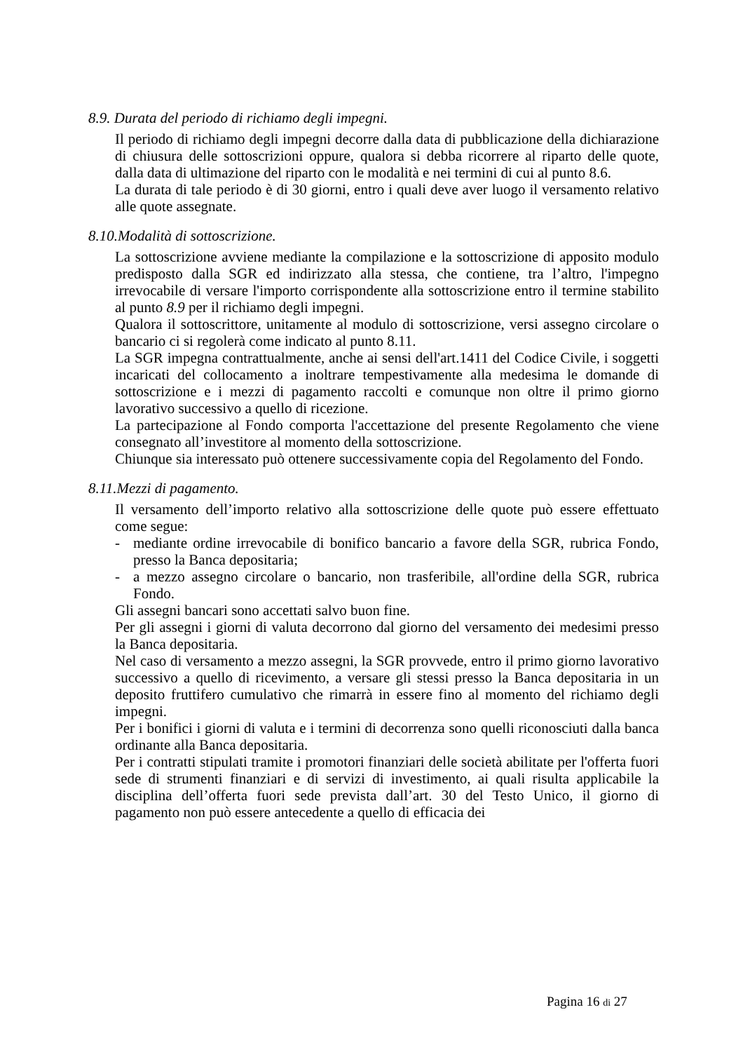8.9. Durata del periodo di richiamo degli impegni.
Il periodo di richiamo degli impegni decorre dalla data di pubblicazione della dichiarazione di chiusura delle sottoscrizioni oppure, qualora si debba ricorrere al riparto delle quote, dalla data di ultimazione del riparto con le modalità e nei termini di cui al punto 8.6.
La durata di tale periodo è di 30 giorni, entro i quali deve aver luogo il versamento relativo alle quote assegnate.
8.10.Modalità di sottoscrizione.
La sottoscrizione avviene mediante la compilazione e la sottoscrizione di apposito modulo predisposto dalla SGR ed indirizzato alla stessa, che contiene, tra l’altro, l'impegno irrevocabile di versare l'importo corrispondente alla sottoscrizione entro il termine stabilito al punto 8.9 per il richiamo degli impegni.
Qualora il sottoscrittore, unitamente al modulo di sottoscrizione, versi assegno circolare o bancario ci si regolerà come indicato al punto 8.11.
La SGR impegna contrattualmente, anche ai sensi dell'art.1411 del Codice Civile, i soggetti incaricati del collocamento a inoltrare tempestivamente alla medesima le domande di sottoscrizione e i mezzi di pagamento raccolti e comunque non oltre il primo giorno lavorativo successivo a quello di ricezione.
La partecipazione al Fondo comporta l'accettazione del presente Regolamento che viene consegnato all’investitore al momento della sottoscrizione.
Chiunque sia interessato può ottenere successivamente copia del Regolamento del Fondo.
8.11.Mezzi di pagamento.
Il versamento dell’importo relativo alla sottoscrizione delle quote può essere effettuato come segue:
- mediante ordine irrevocabile di bonifico bancario a favore della SGR, rubrica Fondo, presso la Banca depositaria;
- a mezzo assegno circolare o bancario, non trasferibile, all'ordine della SGR, rubrica Fondo.
Gli assegni bancari sono accettati salvo buon fine.
Per gli assegni i giorni di valuta decorrono dal giorno del versamento dei medesimi presso la Banca depositaria.
Nel caso di versamento a mezzo assegni, la SGR provvede, entro il primo giorno lavorativo successivo a quello di ricevimento, a versare gli stessi presso la Banca depositaria in un deposito fruttifero cumulativo che rimarrà in essere fino al momento del richiamo degli impegni.
Per i bonifici i giorni di valuta e i termini di decorrenza sono quelli riconosciuti dalla banca ordinante alla Banca depositaria.
Per i contratti stipulati tramite i promotori finanziari delle società abilitate per l'offerta fuori sede di strumenti finanziari e di servizi di investimento, ai quali risulta applicabile la disciplina dell’offerta fuori sede prevista dall’art. 30 del Testo Unico, il giorno di pagamento non può essere antecedente a quello di efficacia dei
Pagina 16 di 27